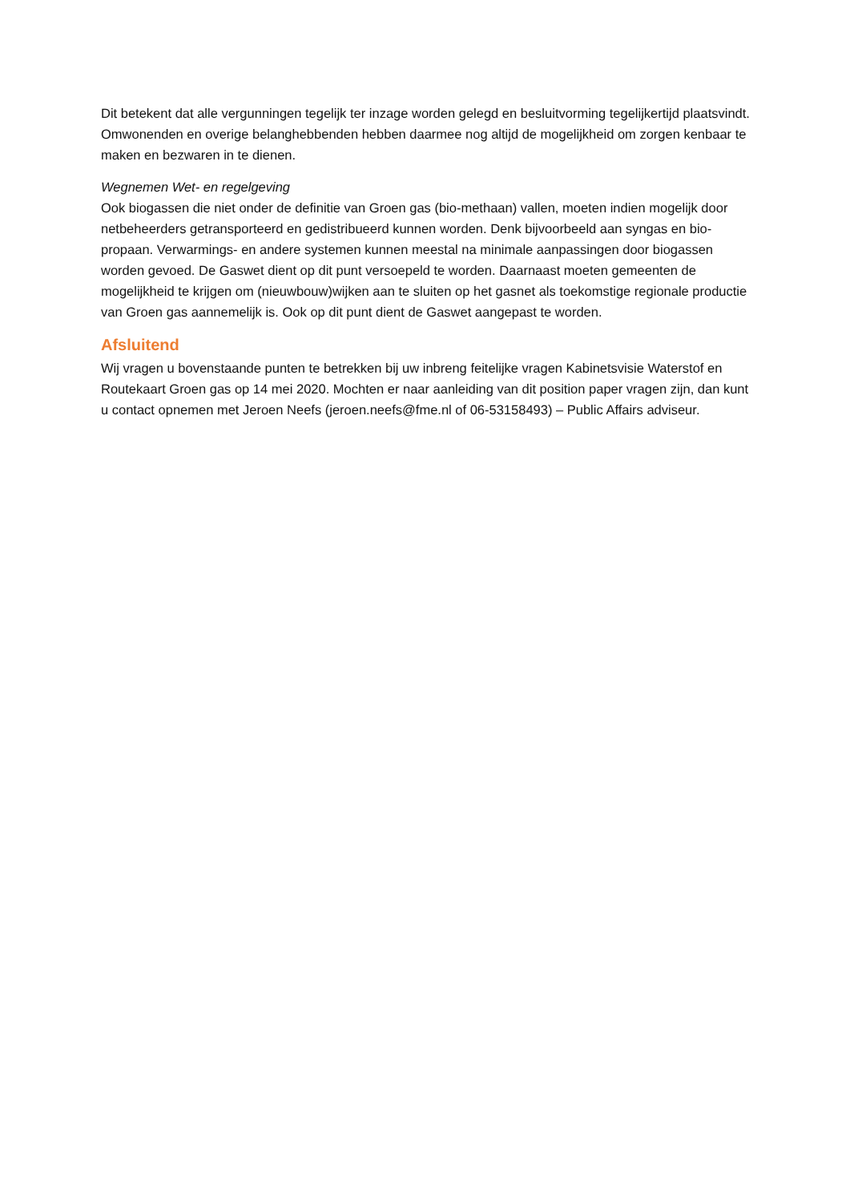Dit betekent dat alle vergunningen tegelijk ter inzage worden gelegd en besluitvorming tegelijkertijd plaatsvindt. Omwonenden en overige belanghebbenden hebben daarmee nog altijd de mogelijkheid om zorgen kenbaar te maken en bezwaren in te dienen.
Wegnemen Wet- en regelgeving
Ook biogassen die niet onder de definitie van Groen gas (bio-methaan) vallen, moeten indien mogelijk door netbeheerders getransporteerd en gedistribueerd kunnen worden. Denk bijvoorbeeld aan syngas en bio-propaan. Verwarmings- en andere systemen kunnen meestal na minimale aanpassingen door biogassen worden gevoed. De Gaswet dient op dit punt versoepeld te worden. Daarnaast moeten gemeenten de mogelijkheid te krijgen om (nieuwbouw)wijken aan te sluiten op het gasnet als toekomstige regionale productie van Groen gas aannemelijk is. Ook op dit punt dient de Gaswet aangepast te worden.
Afsluitend
Wij vragen u bovenstaande punten te betrekken bij uw inbreng feitelijke vragen Kabinetsvisie Waterstof en Routekaart Groen gas op 14 mei 2020. Mochten er naar aanleiding van dit position paper vragen zijn, dan kunt u contact opnemen met Jeroen Neefs (jeroen.neefs@fme.nl of 06-53158493) – Public Affairs adviseur.